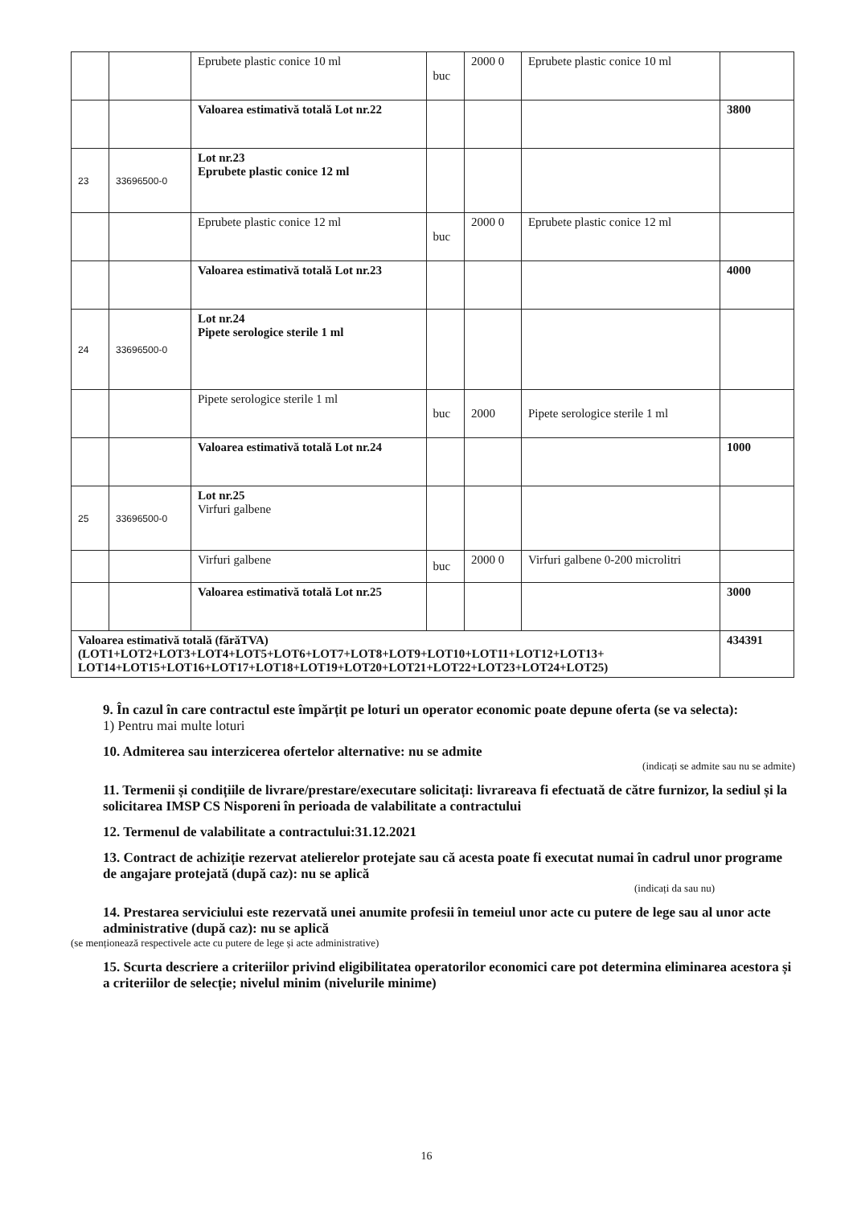| | | Eprubete plastic conice 10 ml | buc | 2000 0 | Eprubete plastic conice 10 ml | |
| | | Valoarea estimativă totală Lot nr.22 | | | | 3800 |
| 23 | 33696500-0 | Lot nr.23 Eprubete plastic conice 12 ml | | | | |
| | | Eprubete plastic conice 12 ml | buc | 2000 0 | Eprubete plastic conice 12 ml | |
| | | Valoarea estimativă totală Lot nr.23 | | | | 4000 |
| 24 | 33696500-0 | Lot nr.24 Pipete serologice sterile 1 ml | | | | |
| | | Pipete serologice sterile 1 ml | buc | 2000 | Pipete serologice sterile 1 ml | |
| | | Valoarea estimativă totală Lot nr.24 | | | | 1000 |
| 25 | 33696500-0 | Lot nr.25 Virfuri galbene | | | | |
| | | Virfuri galbene | buc | 2000 0 | Virfuri galbene 0-200 microlitri | |
| | | Valoarea estimativă totală Lot nr.25 | | | | 3000 |
| Valoarea estimativă totală (fărăTVA) (LOT1+LOT2+LOT3+LOT4+LOT5+LOT6+LOT7+LOT8+LOT9+LOT10+LOT11+LOT12+LOT13+ LOT14+LOT15+LOT16+LOT17+LOT18+LOT19+LOT20+LOT21+LOT22+LOT23+LOT24+LOT25) | | | | | | 434391 |
9. În cazul în care contractul este împărțit pe loturi un operator economic poate depune oferta (se va selecta):
1) Pentru mai multe loturi
10. Admiterea sau interzicerea ofertelor alternative: nu se admite
(indicați se admite sau nu se admite)
11. Termenii și condițiile de livrare/prestare/executare solicitați: livrareava fi efectuată de către furnizor, la sediul și la solicitarea IMSP CS Nisporeni în perioada de valabilitate a contractului
12. Termenul de valabilitate a contractului:31.12.2021
13. Contract de achiziție rezervat atelierelor protejate sau că acesta poate fi executat numai în cadrul unor programe de angajare protejată (după caz): nu se aplică
(indicați da sau nu)
14. Prestarea serviciului este rezervată unei anumite profesii în temeiul unor acte cu putere de lege sau al unor acte administrative (după caz): nu se aplică
(se menționează respectivele acte cu putere de lege și acte administrative)
15. Scurta descriere a criteriilor privind eligibilitatea operatorilor economici care pot determina eliminarea acestora și a criteriilor de selecție; nivelul minim (nivelurile minime)
16